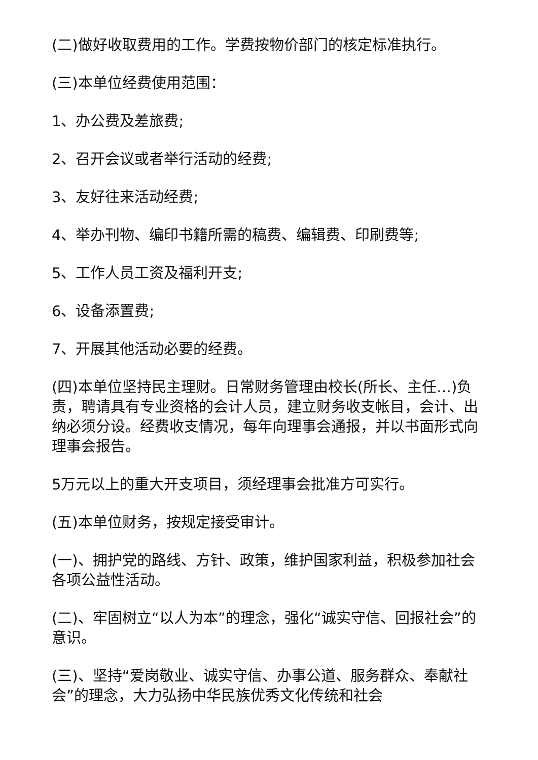(二)做好收取费用的工作。学费按物价部门的核定标准执行。
(三)本单位经费使用范围：
1、办公费及差旅费;
2、召开会议或者举行活动的经费;
3、友好往来活动经费;
4、举办刊物、编印书籍所需的稿费、编辑费、印刷费等;
5、工作人员工资及福利开支;
6、设备添置费;
7、开展其他活动必要的经费。
(四)本单位坚持民主理财。日常财务管理由校长(所长、主任…)负责，聘请具有专业资格的会计人员，建立财务收支帐目，会计、出纳必须分设。经费收支情况，每年向理事会通报，并以书面形式向理事会报告。
5万元以上的重大开支项目，须经理事会批准方可实行。
(五)本单位财务，按规定接受审计。
(一)、拥护党的路线、方针、政策，维护国家利益，积极参加社会各项公益性活动。
(二)、牢固树立“以人为本”的理念，强化“诚实守信、回报社会”的意识。
(三)、坚持“爱岗敬业、诚实守信、办事公道、服务群众、奉献社会”的理念，大力弘扬中华民族优秀文化传统和社会